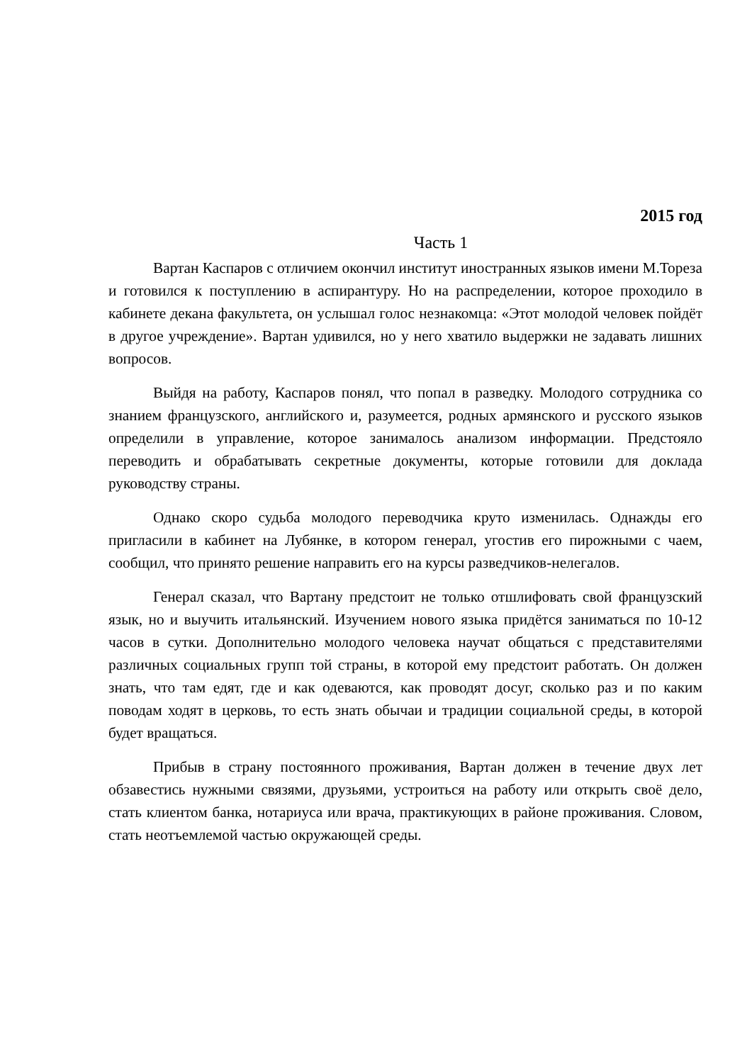2015 год
Часть 1
Вартан Каспаров с отличием окончил институт иностранных языков имени М.Тореза и готовился к поступлению в аспирантуру. Но на распределении, которое проходило в кабинете декана факультета, он услышал голос незнакомца: «Этот молодой человек пойдёт в другое учреждение». Вартан удивился, но у него хватило выдержки не задавать лишних вопросов.
Выйдя на работу, Каспаров понял, что попал в разведку. Молодого сотрудника со знанием французского, английского и, разумеется, родных армянского и русского языков определили в управление, которое занималось анализом информации. Предстояло переводить и обрабатывать секретные документы, которые готовили для доклада руководству страны.
Однако скоро судьба молодого переводчика круто изменилась. Однажды его пригласили в кабинет на Лубянке, в котором генерал, угостив его пирожными с чаем, сообщил, что принято решение направить его на курсы разведчиков-нелегалов.
Генерал сказал, что Вартану предстоит не только отшлифовать свой французский язык, но и выучить итальянский. Изучением нового языка придётся заниматься по 10-12 часов в сутки. Дополнительно молодого человека научат общаться с представителями различных социальных групп той страны, в которой ему предстоит работать. Он должен знать, что там едят, где и как одеваются, как проводят досуг, сколько раз и по каким поводам ходят в церковь, то есть знать обычаи и традиции социальной среды, в которой будет вращаться.
Прибыв в страну постоянного проживания, Вартан должен в течение двух лет обзавестись нужными связями, друзьями, устроиться на работу или открыть своё дело, стать клиентом банка, нотариуса или врача, практикующих в районе проживания. Словом, стать неотъемлемой частью окружающей среды.